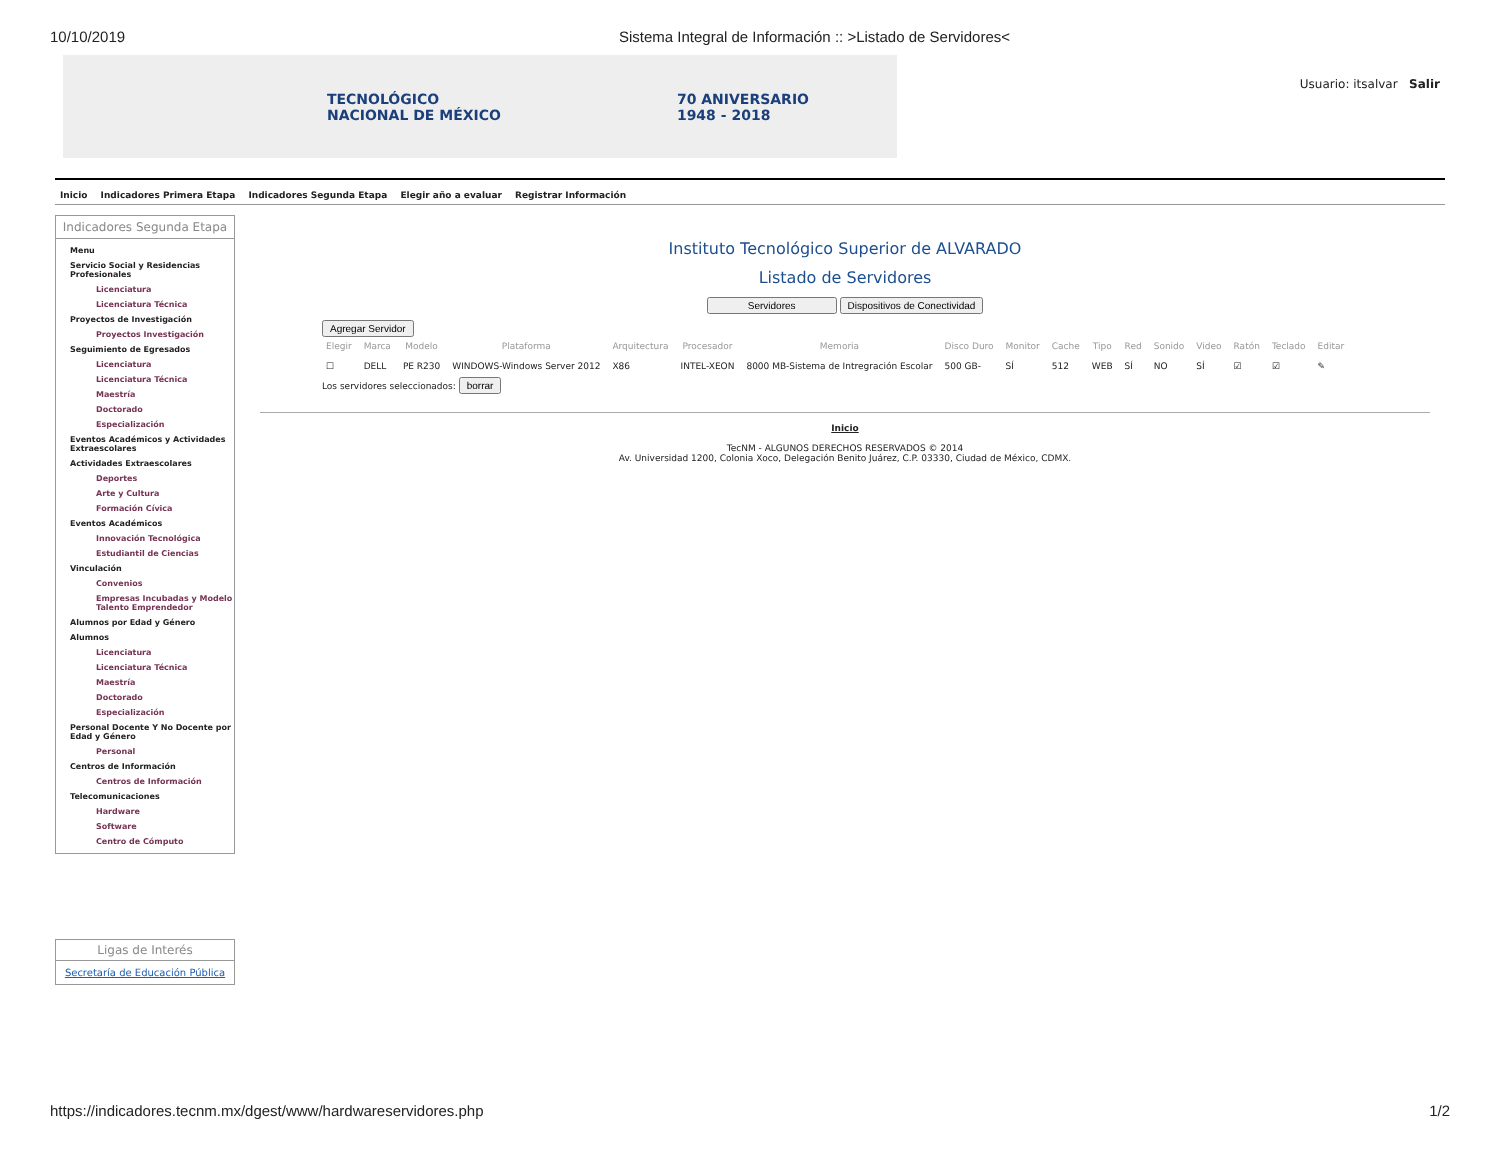10/10/2019 Sistema Integral de Información :: >Listado de Servidores<
TECNOLÓGICO
NACIONAL DE MÉXICO 70 ANIVERSARIO
1948 - 2018
Usuario: itsalvar Salir
Inicio Indicadores Primera Etapa Indicadores Segunda Etapa Elegir año a evaluar Registrar Información
Indicadores Segunda Etapa
Menu
Servicio Social y Residencias Profesionales
Licenciatura
Licenciatura Técnica
Proyectos de Investigación
Proyectos Investigación
Seguimiento de Egresados
Licenciatura
Licenciatura Técnica
Maestría
Doctorado
Especialización
Eventos Académicos y Actividades Extraescolares
Actividades Extraescolares
Deportes
Arte y Cultura
Formación Cívica
Eventos Académicos
Innovación Tecnológica
Estudiantil de Ciencias
Vinculación
Convenios
Empresas Incubadas y Modelo Talento Emprendedor
Alumnos por Edad y Género
Alumnos
Licenciatura
Licenciatura Técnica
Maestría
Doctorado
Especialización
Personal Docente Y No Docente por Edad y Género
Personal
Centros de Información
Centros de Información
Telecomunicaciones
Hardware
Software
Centro de Cómputo
Instituto Tecnológico Superior de ALVARADO
Listado de Servidores
Servidores Dispositivos de Conectividad
Agregar Servidor
| Elegir | Marca | Modelo | Plataforma | Arquitectura | Procesador | Memoria | Disco Duro | Monitor | Cache | Tipo | Red | Sonido | Video | Ratón | Teclado | Editar |
| --- | --- | --- | --- | --- | --- | --- | --- | --- | --- | --- | --- | --- | --- | --- | --- | --- |
| ☐ | DELL | PE R230 | WINDOWS-Windows Server 2012 | X86 | INTEL-XEON | 8000 MB-Sistema de Intregración Escolar | 500 GB- | SÍ | 512 | WEB | SÍ | NO | SÍ | ☑ | ☑ | ✎ |
Los servidores seleccionados: borrar
Inicio
TecNM - ALGUNOS DERECHOS RESERVADOS © 2014
Av. Universidad 1200, Colonia Xoco, Delegación Benito Juárez, C.P. 03330, Ciudad de México, CDMX.
Ligas de Interés
Secretaría de Educación Pública
https://indicadores.tecnm.mx/dgest/www/hardwareservidores.php 1/2